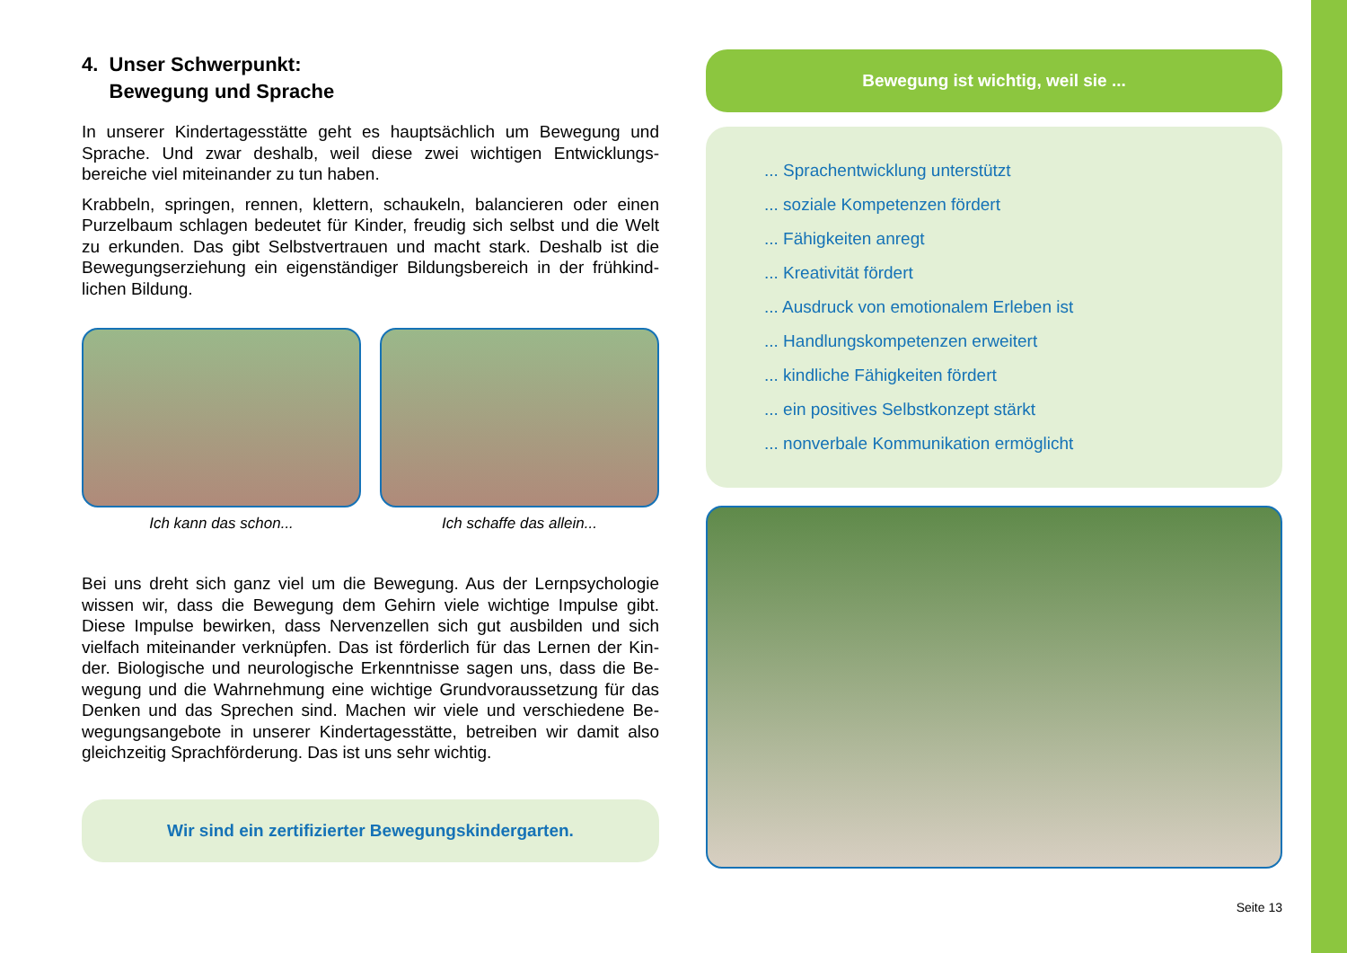4. Unser Schwerpunkt:
Bewegung und Sprache
In unserer Kindertagesstätte geht es hauptsächlich um Bewegung und Sprache. Und zwar deshalb, weil diese zwei wichtigen Entwicklungs­bereiche viel miteinander zu tun haben.
Krabbeln, springen, rennen, klettern, schaukeln, balancieren oder einen Purzelbaum schlagen bedeutet für Kinder, freudig sich selbst und die Welt zu erkunden. Das gibt Selbstvertrauen und macht stark. Deshalb ist die Bewegungserziehung ein eigenständiger Bildungsbereich in der frühkind­lichen Bildung.
Ich kann das schon... Ich schaffe das allein...
Bei uns dreht sich ganz viel um die Bewegung. Aus der Lernpsychologie wissen wir, dass die Bewegung dem Gehirn viele wichtige Impulse gibt. Diese Impulse bewirken, dass Nervenzellen sich gut ausbilden und sich vielfach miteinander verknüpfen. Das ist förderlich für das Lernen der Kin­der. Biologische und neurologische Erkenntnisse sagen uns, dass die Be­wegung und die Wahrnehmung eine wichtige Grundvoraussetzung für das Denken und das Sprechen sind. Machen wir viele und verschiedene Be­wegungsangebote in unserer Kindertagesstätte, betreiben wir damit also gleichzeitig Sprachförderung. Das ist uns sehr wichtig.
Wir sind ein zertifizierter Bewegungskindergarten.
Bewegung ist wichtig, weil sie ...
... Sprachentwicklung unterstützt
... soziale Kompetenzen fördert
... Fähigkeiten anregt
... Kreativität fördert
... Ausdruck von emotionalem Erleben ist
... Handlungskompetenzen erweitert
... kindliche Fähigkeiten fördert
... ein positives Selbstkonzept stärkt
... nonverbale Kommunikation ermöglicht
Seite 13